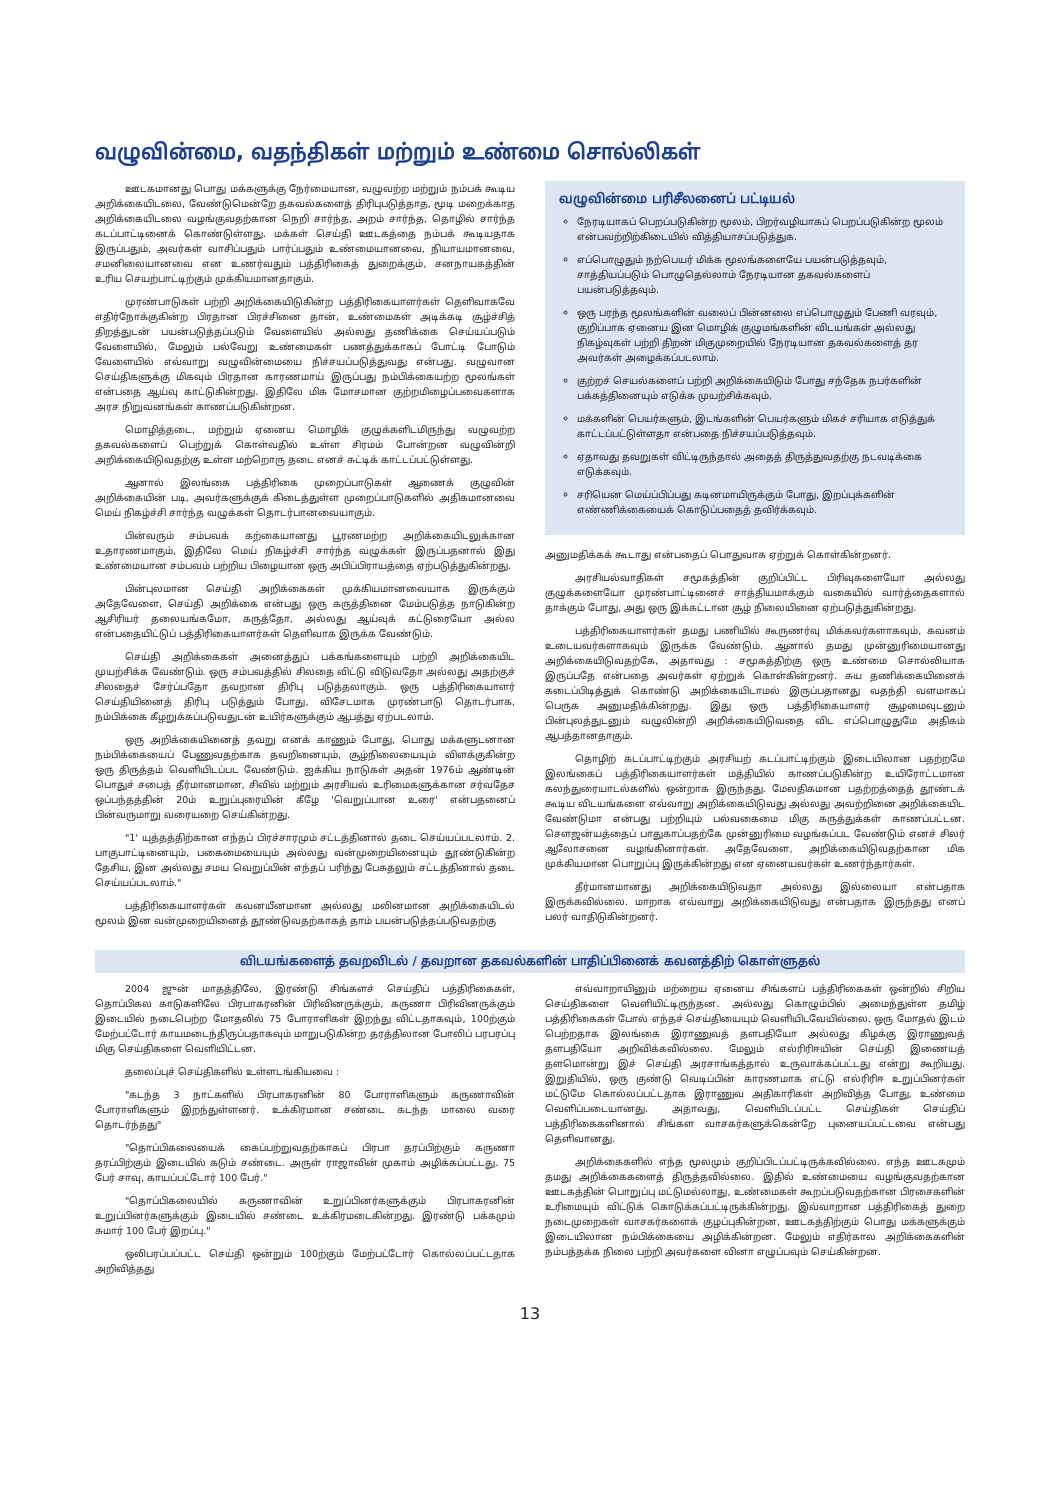வழுவின்மை, வதந்திகள் மற்றும் உண்மை சொல்லிகள்
ஊடகமானது பொது மக்களுக்கு நேர்மையான, வழுவற்ற மற்றும் நம்பக் கூடிய அறிக்கையிடலை, வேண்டுமென்றே தகவல்களைத் திரிபுபடுத்தாத, மூடி மறைக்காத அறிக்கையிடலை வழங்குவதற்கான நெறி சார்ந்த, அறம் சார்ந்த, தொழில் சார்ந்த கடப்பாட்டினைக் கொண்டுள்ளது. மக்கள் செய்தி ஊடகத்தை நம்பக் கூடியதாக இருப்பதும், அவர்கள் வாசிப்பதும் பார்ப்பதும் உண்மையானவை, நியாயமானவை, சமனிலையானவை என உணர்வதும் பத்திரிகைத் துறைக்கும், சனநாயகத்தின் உரிய செயற்பாட்டிற்கும் முக்கியமானதாகும்.
முரண்பாடுகள் பற்றி அறிக்கையிடுகின்ற பத்திரிகையாளர்கள் தெளிவாகவே எதிர்நோக்குகின்ற பிரதான பிரச்சினை தான், உண்மைகள் அடிக்கடி சூழ்ச்சித் திறத்துடன் பயன்படுத்தப்படும் வேளையில் அல்லது தணிக்கை செய்யப்படும் வேளையில், மேலும் பல்வேறு உண்மைகள் பணத்துக்காகப் போட்டி போடும் வேளையில் எவ்வாறு வழுவின்மையை நிச்சயப்படுத்துவது என்பது. வழுவான செய்திகளுக்கு மிகவும் பிரதான காரணமாய் இருப்பது நம்பிக்கையற்ற மூலங்கள் என்பதை ஆய்வு காட்டுகின்றது. இதிலே மிக மோசமான குற்றமிழைப்பவைகளாக அரச நிறுவனங்கள் காணப்படுகின்றன.
மொழித்தடை, மற்றும் ஏனைய மொழிக் குழுக்களிடமிருந்து வழுவற்ற தகவல்களைப் பெற்றுக் கொள்வதில் உள்ள சிரமம் போன்றன வழுவின்றி அறிக்கையிடுவதற்கு உள்ள மற்றொரு தடை எனச் சுட்டிக் காட்டப்பட்டுள்ளது.
ஆனால் இலங்கை பத்திரிகை முறைப்பாடுகள் ஆணைக் குழுவின் அறிக்கையின் படி, அவர்களுக்குக் கிடைத்துள்ள முறைப்பாடுகளில் அதிகமானவை மெய் நிகழ்ச்சி சார்ந்த வழுக்கள் தொடர்பானவையாகும்.
பின்வரும் சம்பவக் கற்கையானது பூரணமற்ற அறிக்கையிடலுக்கான உதாரணமாகும், இதிலே மெய் நிகழ்ச்சி சார்ந்த வழுக்கள் இருப்பதனால் இது உண்மையான சம்பவம் பற்றிய பிழையான ஒரு அபிப்பிராயத்தை ஏற்படுத்துகின்றது.
பின்புலமான செய்தி அறிக்கைகள் முக்கியமானவையாக இருக்கும் அதேவேளை, செய்தி அறிக்கை என்பது ஒரு கருத்தினை மேம்படுத்த நாடுகின்ற ஆசிரியர் தலையங்கமோ, கருத்தோ, அல்லது ஆய்வுக் கட்டுரையோ அல்ல என்பதையிட்டுப் பத்திரிகையாளர்கள் தெளிவாக இருக்க வேண்டும்.
செய்தி அறிக்கைகள் அனைத்துப் பக்கங்களையும் பற்றி அறிக்கையிட முயற்சிக்க வேண்டும். ஒரு சம்பவத்தில் சிலதை விட்டு விடுவதோ அல்லது அதற்குச் சிலதைச் சேர்ப்பதோ தவறான திரிபு படுத்தலாகும். ஒரு பத்திரிகையாளர் செய்தியினைத் திரிபு படுத்தும் போது, விசேடமாக முரண்பாடு தொடர்பாக, நம்பிக்கை கீழறுக்கப்படுவதுடன் உயிர்களுக்கும் ஆபத்து ஏற்படலாம்.
ஒரு அறிக்கையினைத் தவறு எனக் காணும் போது, பொது மக்களுடனான நம்பிக்கையைப் பேணுவதற்காக தவறினையும், சூழ்நிலையையும் விளக்குகின்ற ஒரு திருத்தம் வெளியிடப்பட வேண்டும். ஐக்கிய நாடுகள் அதன் 1976ம் ஆண்டின் பொதுச் சபைத் தீர்மானமான, சிவில் மற்றும் அரசியல் உரிமைகளுக்கான சர்வதேச ஒப்பந்தத்தின் 20ம் உறுப்புரையின் கீழே 'வெறுப்பான உரை' என்பதனைப் பின்வருமாறு வரையறை செய்கின்றது.
"1' யுத்தத்திற்கான எந்தப் பிரச்சாரமும் சட்டத்தினால் தடை செய்யப்படலாம். 2. பாகுபாட்டினையும், பகைமையையும் அல்லது வன்முறையினையும் தூண்டுகின்ற தேசிய, இன அல்லது சமய வெறுப்பின் எந்தப் பரிந்து பேசுதலும் சட்டத்தினால் தடை செய்யப்படலாம்."
பத்திரிகையாளர்கள் கவனயீனமான அல்லது மலினமான அறிக்கையிடல் மூலம் இன வன்முறையினைத் தூண்டுவதற்காகத் தாம் பயன்படுத்தப்படுவதற்கு
வழுவின்மை பரிசீலனைப் பட்டியல்
நேரடியாகப் பெறப்படுகின்ற மூலம், பிறர்வழியாகப் பெறப்படுகின்ற மூலம் என்பவற்றிற்கிடையில் வித்தியாசப்படுத்துக.
எப்பொழுதும் நற்பெயர் மிக்க மூலங்களையே பயன்படுத்தவும், சாத்தியப்படும் பொழுதெல்லாம் நேரடியான தகவல்களைப் பயன்படுத்தவும்.
ஒரு பரந்த மூலங்களின் வலைப் பின்னலை எப்பொழுதும் பேணி வரவும், குறிப்பாக ஏனைய இன மொழிக் குழுமங்களின் விடயங்கள் அல்லது நிகழ்வுகள் பற்றி திறன் மிகுமுறையில் நேரடியான தகவல்களைத் தர அவர்கள் அழைக்கப்படலாம்.
குற்றச் செயல்களைப் பற்றி அறிக்கையிடும் போது சந்தேக நபர்களின் பக்கத்தினையும் எடுக்க முயற்சிக்கவும்.
மக்களின் பெயர்களும், இடங்களின் பெயர்களும் மிகச் சரியாக எடுத்துக் காட்டப்பட்டுள்ளதா என்பதை நிச்சயப்படுத்தவும்.
ஏதாவது தவறுகள் விட்டிருந்தால் அதைத் திருத்துவதற்கு நடவடிக்கை எடுக்கவும்.
சரியென மெய்ப்பிப்பது கடினமாயிருக்கும் போது, இறப்புக்களின் எண்ணிக்கையைக் கொடுப்பதைத் தவிர்க்கவும்.
அனுமதிக்கக் கூடாது என்பதைப் பொதுவாக ஏற்றுக் கொள்கின்றனர்.
அரசியல்வாதிகள் சமூகத்தின் குறிப்பிட்ட பிரிவுகளையோ அல்லது குழுக்களையோ முரண்பாட்டினைச் சாத்தியமாக்கும் வகையில் வார்த்தைகளால் தாக்கும் போது, அது ஒரு இக்கட்டான சூழ் நிலையினை ஏற்படுத்துகின்றது.
பத்திரிகையாளர்கள் தமது பணியில் கூருணர்வு மிக்கவர்களாகவும், கவனம் உடையவர்களாகவும் இருக்க வேண்டும். ஆனால் தமது முன்னுரிமையானது அறிக்கையிடுவதற்கே, அதாவது : சமூகத்திற்கு ஒரு உண்மை சொல்லியாக இருப்பதே என்பதை அவர்கள் ஏற்றுக் கொள்கின்றனர். சுய தணிக்கையினைக் கடைப்பிடித்துக் கொண்டு அறிக்கையிடாமல் இருப்பதானது வதந்தி வளமாகப் பெருக அனுமதிக்கின்றது. இது ஒரு பத்திரிகையாளர் சூழமைவுடனும் பின்புலத்துடனும் வழுவின்றி அறிக்கையிடுவதை விட எப்பொழுதுமே அதிகம் ஆபத்தானதாகும்.
தொழிற் கடப்பாட்டிற்கும் அரசியற் கடப்பாட்டிற்கும் இடையிலான பதற்றமே இலங்கைப் பத்திரிகையாளர்கள் மத்தியில் காணப்படுகின்ற உயிரோட்டமான கலந்துரையாடல்களில் ஒன்றாக இருந்தது. மேலதிகமான பதற்றத்தைத் தூண்டக் கூடிய விடயங்களை எவ்வாறு அறிக்கையிடுவது அல்லது அவற்றினை அறிக்கையிட வேண்டுமா என்பது பற்றியும் பல்வகைமை மிகு கருத்துக்கள் காணப்பட்டன. சௌஜன்யத்தைப் பாதுகாப்பதற்கே முன்னுரிமை வழங்கப்பட வேண்டும் எனச் சிலர் ஆலோசனை வழங்கினார்கள். அதேவேளை, அறிக்கையிடுவதற்கான மிக முக்கியமான பொறுப்பு இருக்கின்றது என ஏனையவர்கள் உணர்ந்தார்கள்.
தீர்மானமானது அறிக்கையிடுவதா அல்லது இல்லையா என்பதாக இருக்கவில்லை. மாறாக எவ்வாறு அறிக்கையிடுவது என்பதாக இருந்தது எனப் பலர் வாதிடுகின்றனர்.
விடயங்களைத் தவறவிடல் / தவறான தகவல்களின் பாதிப்பினைக் கவனத்திற் கொள்ளுதல்
2004 ஜுன் மாதத்திலே, இரண்டு சிங்களச் செய்திப் பத்திரிகைகள், தொப்பிகல காடுகளிலே பிரபாகரனின் பிரிவினருக்கும், கருணா பிரிவினருக்கும் இடையில் நடைபெற்ற மோதலில் 75 போராளிகள் இறந்து விட்டதாகவும், 100ற்கும் மேற்பட்டோர் காயமடைந்திருப்பதாகவும் மாறுபடுகின்ற தரத்திலான போலிப் பரபரப்பு மிகு செய்திகளை வெளியிட்டன.
தலைப்புச் செய்திகளில் உள்ளடங்கியவை :
"கடந்த 3 நாட்களில் பிரபாகரனின் 80 போராளிகளும் கருணாவின் போராளிகளும் இறந்துள்ளனர். உக்கிரமான சண்டை கடந்த மாலை வரை தொடர்ந்தது"
"தொப்பிகலையைக் கைப்பற்றுவதற்காகப் பிரபா தரப்பிற்கும் கருணா தரப்பிற்கும் இடையில் கடும் சண்டை. அருள் ராஜாவின் முகாம் அழிக்கப்பட்டது. 75 பேர் சாவு, காயப்பட்டோர் 100 பேர்."
"தொப்பிகலையில் கருணாவின் உறுப்பினர்களுக்கும் பிரபாகரனின் உறுப்பினர்களுக்கும் இடையில் சண்டை உக்கிரமடைகின்றது. இரண்டு பக்கமும் சுமார் 100 பேர் இறப்பு."
ஒலிபரப்பப்பட்ட செய்தி ஒன்றும் 100ற்கும் மேற்பட்டோர் கொல்லப்பட்டதாக அறிவித்தது
எவ்வாறாயினும் மற்றைய ஏனைய சிங்களப் பத்திரிகைகள் ஒன்றில் சிறிய செய்திகளை வெளியிட்டிருந்தன. அல்லது கொழும்பில் அமைந்துள்ள தமிழ் பத்திரிகைகள் போல் எந்தச் செய்தியையும் வெளியிடவேயில்லை. ஒரு மோதல் இடம் பெற்றதாக இலங்கை இராணுவத் தளபதியோ அல்லது கிழக்கு இராணுவத் தளபதியோ அறிவிக்கவில்லை. மேலும் எல்ரிரிஈயின் செய்தி இணையத் தளமொன்று இச் செய்தி அரசாங்கத்தால் உருவாக்கப்பட்டது என்று கூறியது. இறுதியில், ஒரு குண்டு வெடிப்பின் காரணமாக எட்டு எல்ரிரிஈ உறுப்பினர்கள் மட்டுமே கொல்லப்பட்டதாக இராணுவ அதிகாரிகள் அறிவித்த போது, உண்மை வெளிப்படையானது. அதாவது, வெளியிடப்பட்ட செய்திகள் செய்திப் பத்திரிகைகளினால் சிங்கள வாசகர்களுக்கென்றே புனையப்பட்டவை என்பது தெளிவானது.
அறிக்கைகளில் எந்த மூலமும் குறிப்பிடப்பட்டிருக்கவில்லை. எந்த ஊடகமும் தமது அறிக்கைகளைத் திருத்தவில்லை. இதில் உண்மையை வழங்குவதற்கான ஊடகத்தின் பொறுப்பு மட்டுமல்லாது, உண்மைகள் கூறப்படுவதற்கான பிரசைகளின் உரிமையும் விட்டுக் கொடுக்கப்பட்டிருக்கின்றது. இவ்வாறான பத்திரிகைத் துறை நடைமுறைகள் வாசகர்களைக் குழப்புகின்றன, ஊடகத்திற்கும் பொது மக்களுக்கும் இடையிலான நம்பிக்கையை அழிக்கின்றன. மேலும் எதிர்கால அறிக்கைகளின் நம்பத்தக்க நிலை பற்றி அவர்களை வினா எழுப்பவும் செய்கின்றன.
13